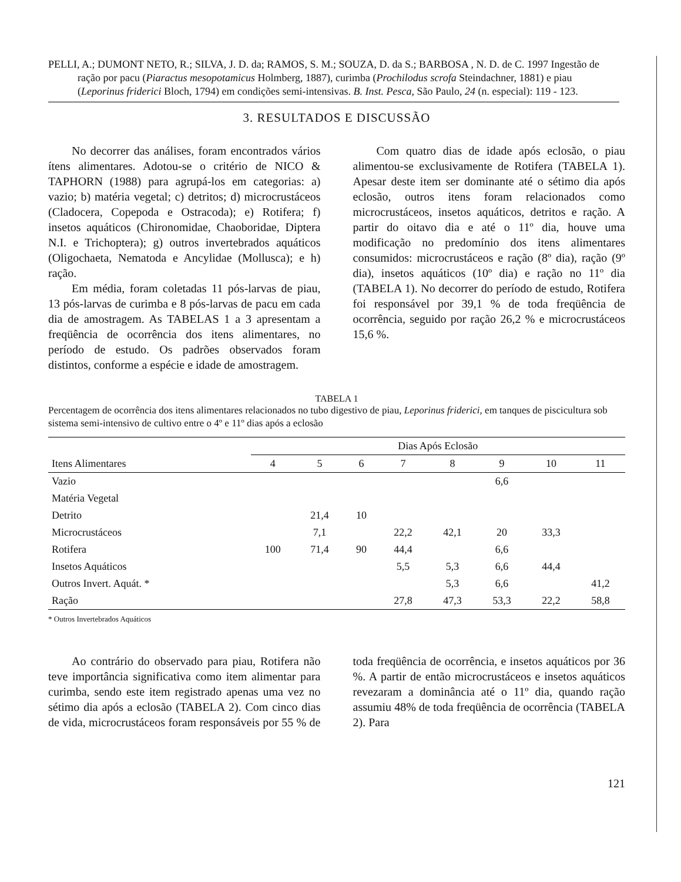PELLI, A.; DUMONT NETO, R.; SILVA, J. D. da; RAMOS, S. M.; SOUZA, D. da S.; BARBOSA , N. D. de C. 1997 Ingestão de ração por pacu (Piaractus mesopotamicus Holmberg, 1887), curimba (Prochilodus scrofa Steindachner, 1881) e piau (Leporinus friderici Bloch, 1794) em condições semi-intensivas. B. Inst. Pesca, São Paulo, 24 (n. especial): 119 - 123.
3. RESULTADOS E DISCUSSÃO
No decorrer das análises, foram encontrados vários ítens alimentares. Adotou-se o critério de NICO & TAPHORN (1988) para agrupá-los em categorias: a) vazio; b) matéria vegetal; c) detritos; d) microcrustáceos (Cladocera, Copepoda e Ostracoda); e) Rotifera; f) insetos aquáticos (Chironomidae, Chaoboridae, Diptera N.I. e Trichoptera); g) outros invertebrados aquáticos (Oligochaeta, Nematoda e Ancylidae (Mollusca); e h) ração.
Em média, foram coletadas 11 pós-larvas de piau, 13 pós-larvas de curimba e 8 pós-larvas de pacu em cada dia de amostragem. As TABELAS 1 a 3 apresentam a freqüência de ocorrência dos itens alimentares, no período de estudo. Os padrões observados foram distintos, conforme a espécie e idade de amostragem.
Com quatro dias de idade após eclosão, o piau alimentou-se exclusivamente de Rotifera (TABELA 1). Apesar deste item ser dominante até o sétimo dia após eclosão, outros itens foram relacionados como microcrustáceos, insetos aquáticos, detritos e ração. A partir do oitavo dia e até o 11º dia, houve uma modificação no predomínio dos itens alimentares consumidos: microcrustáceos e ração (8º dia), ração (9º dia), insetos aquáticos (10º dia) e ração no 11º dia (TABELA 1). No decorrer do período de estudo, Rotifera foi responsável por 39,1 % de toda freqüência de ocorrência, seguido por ração 26,2 % e microcrustáceos 15,6 %.
TABELA 1
Percentagem de ocorrência dos itens alimentares relacionados no tubo digestivo de piau, Leporinus friderici, em tanques de piscicultura sob sistema semi-intensivo de cultivo entre o 4º e 11º dias após a eclosão
| | Dias Após Eclosão | | | | | | | |
| --- | --- | --- | --- | --- | --- | --- | --- | --- |
| Itens Alimentares | 4 | 5 | 6 | 7 | 8 | 9 | 10 | 11 |
| Vazio | | | | | | 6,6 | | |
| Matéria Vegetal | | | | | | | | |
| Detrito | | 21,4 | 10 | | | | | |
| Microcrustáceos | | 7,1 | | 22,2 | 42,1 | 20 | 33,3 | |
| Rotifera | 100 | 71,4 | 90 | 44,4 | | 6,6 | | |
| Insetos Aquáticos | | | | 5,5 | 5,3 | 6,6 | 44,4 | |
| Outros Invert. Aquát. * | | | | | 5,3 | 6,6 | | 41,2 |
| Ração | | | | 27,8 | 47,3 | 53,3 | 22,2 | 58,8 |
* Outros Invertebrados Aquáticos
Ao contrário do observado para piau, Rotifera não teve importância significativa como item alimentar para curimba, sendo este item registrado apenas uma vez no sétimo dia após a eclosão (TABELA 2). Com cinco dias de vida, microcrustáceos foram responsáveis por 55 % de toda freqüência de ocorrência, e insetos aquáticos por 36 %. A partir de então microcrustáceos e insetos aquáticos revezaram a dominância até o 11º dia, quando ração assumiu 48% de toda freqüência de ocorrência (TABELA 2). Para
121